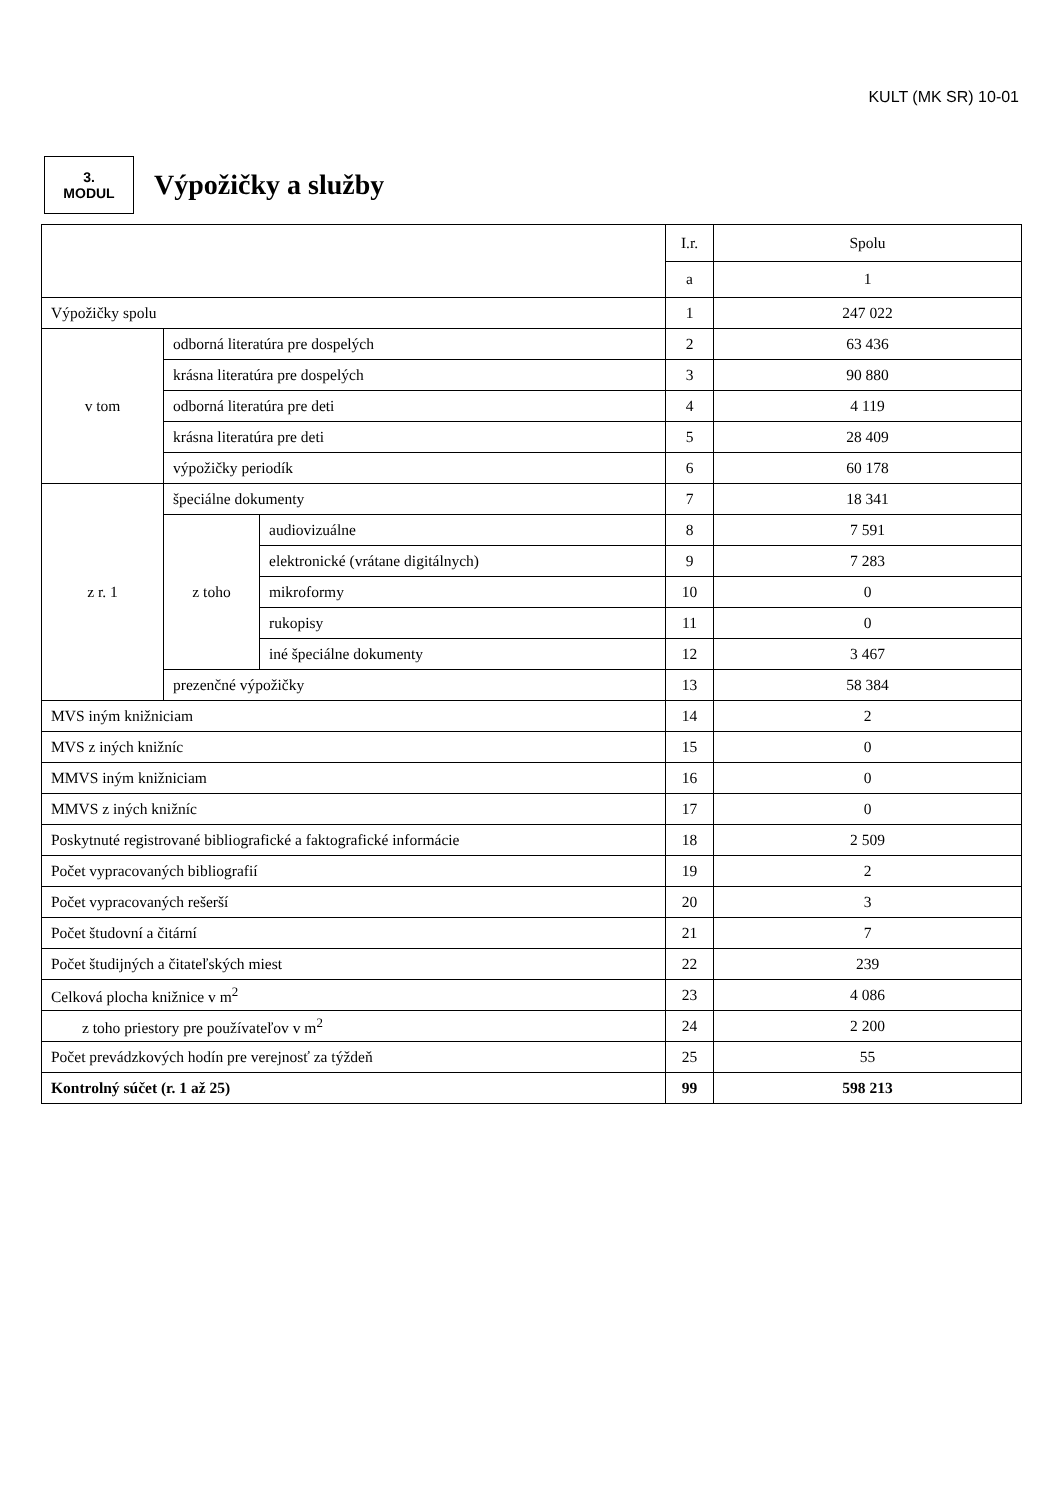KULT (MK SR) 10-01
3.
MODUL
Výpožičky a služby
| | | | I.r. | Spolu |
| | | | a | 1 |
| Výpožičky spolu | | | 1 | 247 022 |
| v tom | odborná literatúra pre dospelých | | 2 | 63 436 |
| | krásna literatúra pre dospelých | | 3 | 90 880 |
| | odborná literatúra pre deti | | 4 | 4 119 |
| | krásna literatúra pre deti | | 5 | 28 409 |
| | výpožičky periodík | | 6 | 60 178 |
| z r. 1 | špeciálne dokumenty | | 7 | 18 341 |
| | z toho | audiovizuálne | 8 | 7 591 |
| | | elektronické (vrátane digitálnych) | 9 | 7 283 |
| | | mikroformy | 10 | 0 |
| | | rukopisy | 11 | 0 |
| | | iné špeciálne dokumenty | 12 | 3 467 |
| | prezenčné výpožičky | | 13 | 58 384 |
| MVS iným knižniciam | | | 14 | 2 |
| MVS z iných knižníc | | | 15 | 0 |
| MMVS iným knižniciam | | | 16 | 0 |
| MMVS z iných knižníc | | | 17 | 0 |
| Poskytnuté registrované bibliografické a faktografické informácie | | | 18 | 2 509 |
| Počet vypracovaných bibliografií | | | 19 | 2 |
| Počet vypracovaných rešerší | | | 20 | 3 |
| Počet študovní a čitární | | | 21 | 7 |
| Počet študijných a čitateľských miest | | | 22 | 239 |
| Celková plocha knižnice v m<sup>2</sup> | | | 23 | 4 086 |
| z toho priestory pre používateľov v m<sup>2</sup> | | | 24 | 2 200 |
| Počet prevádzkových hodín pre verejnosť za týždeň | | | 25 | 55 |
| Kontrolný súčet (r. 1 až 25) | | | 99 | 598 213 |